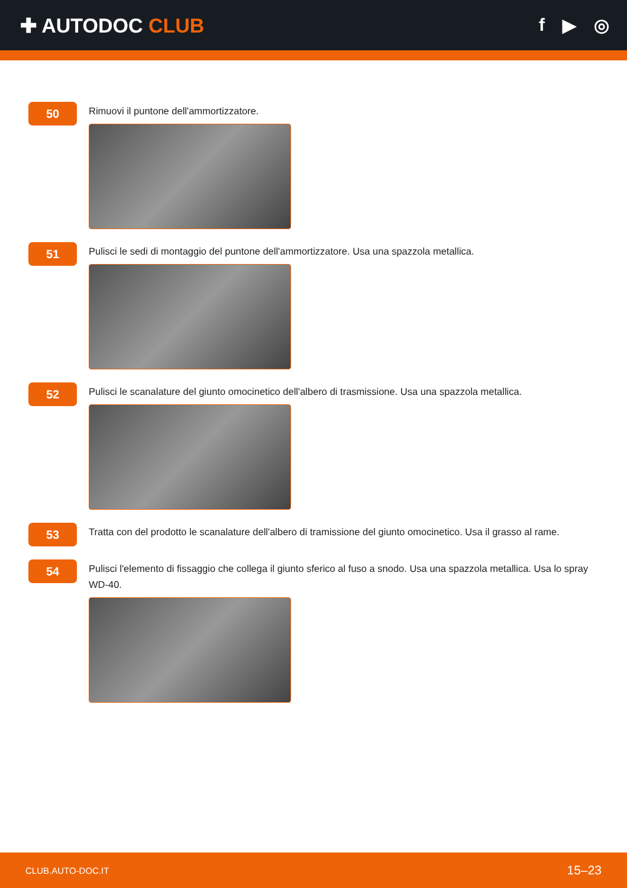✚ AUTODOC CLUB f ▶ ◎
50
Rimuovi il puntone dell'ammortizzatore.
51
Pulisci le sedi di montaggio del puntone dell'ammortizzatore. Usa una spazzola metallica.
52
Pulisci le scanalature del giunto omocinetico dell'albero di trasmissione. Usa una spazzola metallica.
53
Tratta con del prodotto le scanalature dell'albero di tramissione del giunto omocinetico. Usa il grasso al rame.
54
Pulisci l'elemento di fissaggio che collega il giunto sferico al fuso a snodo. Usa una spazzola metallica. Usa lo spray WD-40.
CLUB.AUTO-DOC.IT 15–23